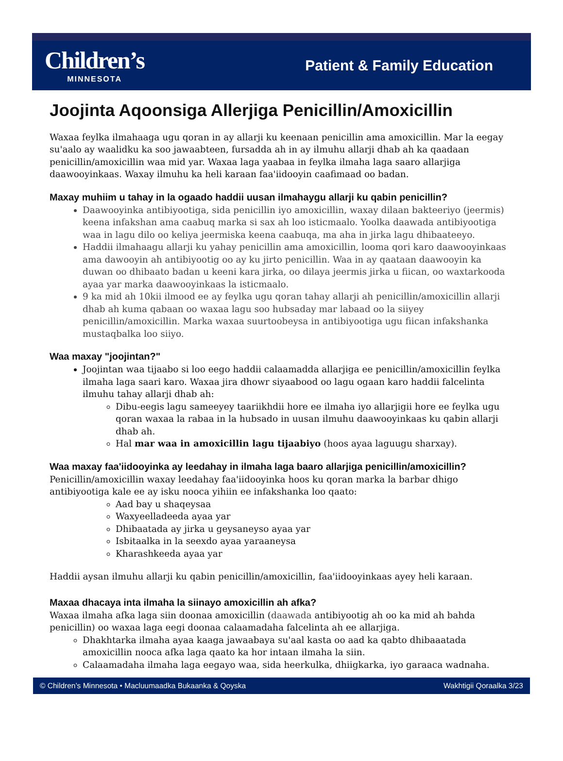Children’s
MINNESOTA
Patient & Family Education
Joojinta Aqoonsiga Allerjiga Penicillin/Amoxicillin
Waxaa feylka ilmahaaga ugu qoran in ay allarji ku keenaan penicillin ama amoxicillin. Mar la eegay su'aalo ay waalidku ka soo jawaabteen, fursadda ah in ay ilmuhu allarji dhab ah ka qaadaan penicillin/amoxicillin waa mid yar. Waxaa laga yaabaa in feylka ilmaha laga saaro allarjiga daawooyinkaas. Waxay ilmuhu ka heli karaan faa'iidooyin caafimaad oo badan.
Maxay muhiim u tahay in la ogaado haddii uusan ilmahaygu allarji ku qabin penicillin?
Daawooyinka antibiyootiga, sida penicillin iyo amoxicillin, waxay dilaan bakteeriyo (jeermis) keena infakshan ama caabuq marka si sax ah loo isticmaalo. Yoolka daawada antibiyootiga waa in lagu dilo oo keliya jeermiska keena caabuqa, ma aha in jirka lagu dhibaateeyo.
Haddii ilmahaagu allarji ku yahay penicillin ama amoxicillin, looma qori karo daawooyinkaas ama dawooyin ah antibiyootig oo ay ku jirto penicillin. Waa in ay qaataan daawooyin ka duwan oo dhibaato badan u keeni kara jirka, oo dilaya jeermis jirka u fiican, oo waxtarkooda ayaa yar marka daawooyinkaas la isticmaalo.
9 ka mid ah 10kii ilmood ee ay feylka ugu qoran tahay allarji ah penicillin/amoxicillin allarji dhab ah kuma qabaan oo waxaa lagu soo hubsaday mar labaad oo la siiyey penicillin/amoxicillin. Marka waxaa suurtoobeysa in antibiyootiga ugu fiican infakshanka mustaqbalka loo siiyo.
Waa maxay "joojintan?"
Joojintan waa tijaabo si loo eego haddii calaamadda allarjiga ee penicillin/amoxicillin feylka ilmaha laga saari karo. Waxaa jira dhowr siyaabood oo lagu ogaan karo haddii falcelinta ilmuhu tahay allarji dhab ah:
Dibu-eegis lagu sameeyey taariikhdii hore ee ilmaha iyo allarjigii hore ee feylka ugu qoran waxaa la rabaa in la hubsado in uusan ilmuhu daawooyinkaas ku qabin allarji dhab ah.
Hal mar waa in amoxicillin lagu tijaabiyo (hoos ayaa laguugu sharxay).
Waa maxay faa'iidooyinka ay leedahay in ilmaha laga baaro allarjiga penicillin/amoxicillin?
Penicillin/amoxicillin waxay leedahay faa'iidooyinka hoos ku qoran marka la barbar dhigo antibiyootiga kale ee ay isku nooca yihiin ee infakshanka loo qaato:
Aad bay u shaqeysaa
Waxyeelladeeda ayaa yar
Dhibaatada ay jirka u geysaneyso ayaa yar
Isbitaalka in la seexdo ayaa yaraaneysa
Kharashkeeda ayaa yar
Haddii aysan ilmuhu allarji ku qabin penicillin/amoxicillin, faa'iidooyinkaas ayey heli karaan.
Maxaa dhacaya inta ilmaha la siinayo amoxicillin ah afka?
Waxaa ilmaha afka laga siin doonaa amoxicillin (daawada antibiyootig ah oo ka mid ah bahda penicillin) oo waxaa laga eegi doonaa calaamadaha falcelinta ah ee allarjiga.
Dhakhtarka ilmaha ayaa kaaga jawaabaya su'aal kasta oo aad ka qabto dhibaaatada amoxicillin nooca afka laga qaato ka hor intaan ilmaha la siin.
Calaamadaha ilmaha laga eegayo waa, sida heerkulka, dhiigkarka, iyo garaaca wadnaha.
© Children’s Minnesota • Macluumaadka Bukaanka & Qoyska Wakhtigii Qoraalka 3/23